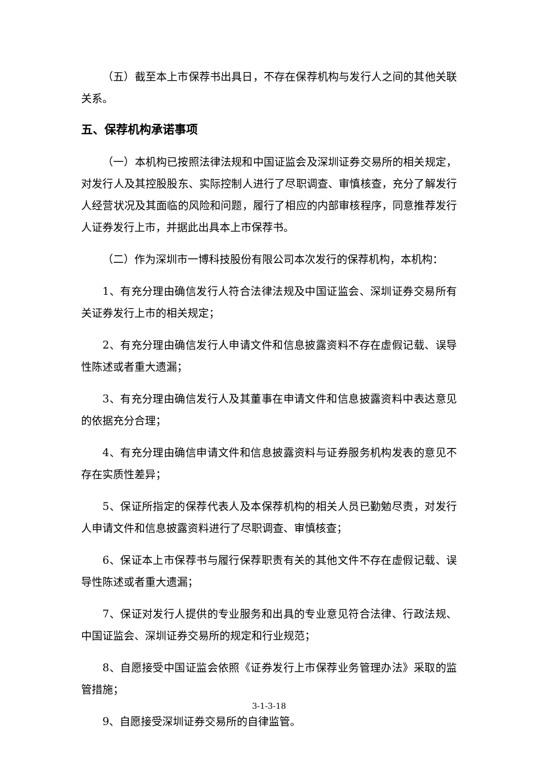（五）截至本上市保荐书出具日，不存在保荐机构与发行人之间的其他关联关系。
五、保荐机构承诺事项
（一）本机构已按照法律法规和中国证监会及深圳证券交易所的相关规定，对发行人及其控股股东、实际控制人进行了尽职调查、审慎核查，充分了解发行人经营状况及其面临的风险和问题，履行了相应的内部审核程序，同意推荐发行人证券发行上市，并据此出具本上市保荐书。
（二）作为深圳市一博科技股份有限公司本次发行的保荐机构，本机构：
1、有充分理由确信发行人符合法律法规及中国证监会、深圳证券交易所有关证券发行上市的相关规定；
2、有充分理由确信发行人申请文件和信息披露资料不存在虚假记载、误导性陈述或者重大遗漏；
3、有充分理由确信发行人及其董事在申请文件和信息披露资料中表达意见的依据充分合理；
4、有充分理由确信申请文件和信息披露资料与证券服务机构发表的意见不存在实质性差异；
5、保证所指定的保荐代表人及本保荐机构的相关人员已勤勉尽责，对发行人申请文件和信息披露资料进行了尽职调查、审慎核查；
6、保证本上市保荐书与履行保荐职责有关的其他文件不存在虚假记载、误导性陈述或者重大遗漏；
7、保证对发行人提供的专业服务和出具的专业意见符合法律、行政法规、中国证监会、深圳证券交易所的规定和行业规范；
8、自愿接受中国证监会依照《证券发行上市保荐业务管理办法》采取的监管措施；
9、自愿接受深圳证券交易所的自律监管。
3-1-3-18